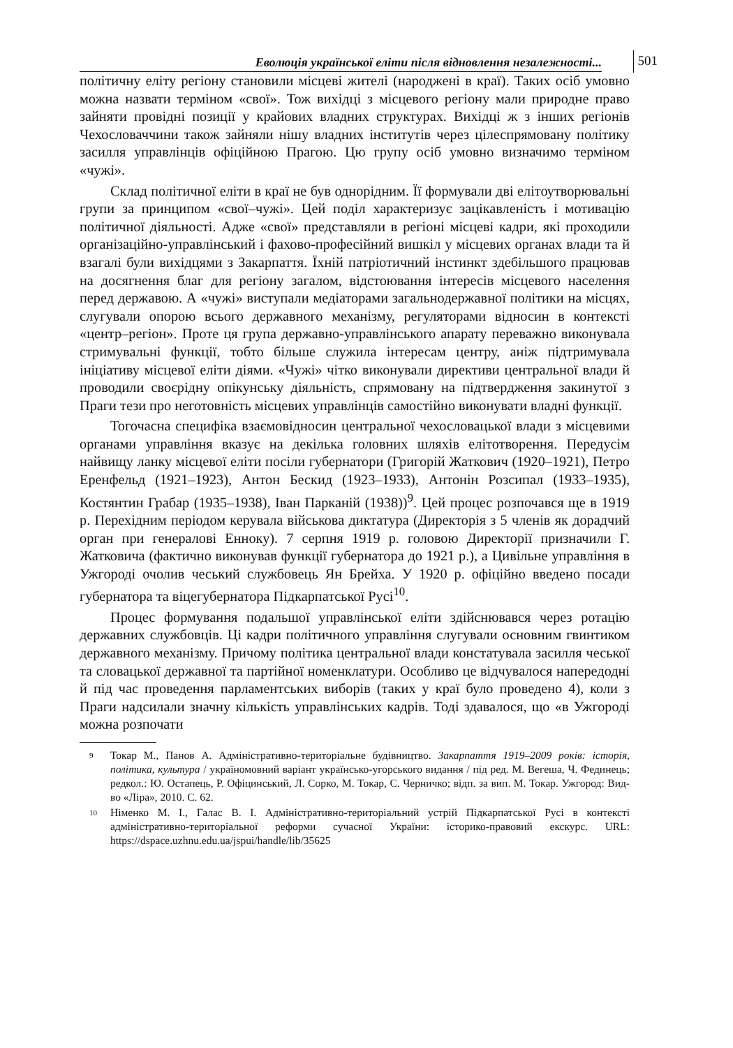Еволюція української еліти після відновлення незалежності...
501
політичну еліту регіону становили місцеві жителі (народжені в краї). Таких осіб умовно можна назвати терміном «свої». Тож вихідці з місцевого регіону мали природне право зайняти провідні позиції у крайових владних структурах. Вихідці ж з інших регіонів Чехословаччини також зайняли нішу владних інститутів через цілеспрямовану політику засилля управлінців офіційною Прагою. Цю групу осіб умовно визначимо терміном «чужі».
Склад політичної еліти в краї не був однорідним. Її формували дві елітоутворювальні групи за принципом «свої–чужі». Цей поділ характеризує зацікавленість і мотивацію політичної діяльності. Адже «свої» представляли в регіоні місцеві кадри, які проходили організаційно-управлінський і фахово-професійний вишкіл у місцевих органах влади та й взагалі були вихідцями з Закарпаття. Їхній патріотичний інстинкт здебільшого працював на досягнення благ для регіону загалом, відстоювання інтересів місцевого населення перед державою. А «чужі» виступали медіаторами загальнодержавної політики на місцях, слугували опорою всього державного механізму, регуляторами відносин в контексті «центр–регіон». Проте ця група державно-управлінського апарату переважно виконувала стримувальні функції, тобто більше служила інтересам центру, аніж підтримувала ініціативу місцевої еліти діями. «Чужі» чітко виконували директиви центральної влади й проводили своєрідну опікунську діяльність, спрямовану на підтвердження закинутої з Праги тези про неготовність місцевих управлінців самостійно виконувати владні функції.
Тогочасна специфіка взаємовідносин центральної чехословацької влади з місцевими органами управління вказує на декілька головних шляхів елітотворення. Передусім найвищу ланку місцевої еліти посіли губернатори (Григорій Жаткович (1920–1921), Петро Еренфельд (1921–1923), Антон Бескид (1923–1933), Антонін Розсипал (1933–1935), Костянтин Грабар (1935–1938), Іван Парканій (1938))<sup>9</sup>. Цей процес розпочався ще в 1919 р. Перехідним періодом керувала військова диктатура (Директорія з 5 членів як дорадчий орган при генералові Енноку). 7 серпня 1919 р. головою Директорії призначили Г. Жатковича (фактично виконував функції губернатора до 1921 р.), а Цивільне управління в Ужгороді очолив чеський службовець Ян Брейха. У 1920 р. офіційно введено посади губернатора та віцегубернатора Підкарпатської Русі<sup>10</sup>.
Процес формування подальшої управлінської еліти здійснювався через ротацію державних службовців. Ці кадри політичного управління слугували основним гвинтиком державного механізму. Причому політика центральної влади констатувала засилля чеської та словацької державної та партійної номенклатури. Особливо це відчувалося напередодні й під час проведення парламентських виборів (таких у краї було проведено 4), коли з Праги надсилали значну кількість управлінських кадрів. Тоді здавалося, що «в Ужгороді можна розпочати
9
Токар М., Панов А. Адміністративно-територіальне будівництво. Закарпаття 1919–2009 років: історія, політика, культура / україномовний варіант українсько-угорського видання / під ред. М. Вегеша, Ч. Фединець; редкол.: Ю. Остапець, Р. Офіцинський, Л. Сорко, М. Токар, С. Черничко; відп. за вип. М. Токар. Ужгород: Вид-во «Ліра», 2010. С. 62.
10
Німенко М. І., Галас В. І. Адміністративно-територіальний устрій Підкарпатської Русі в контексті адміністративно-територіальної реформи сучасної України: історико-правовий екскурс. URL: https://dspace.uzhnu.edu.ua/jspui/handle/lib/35625